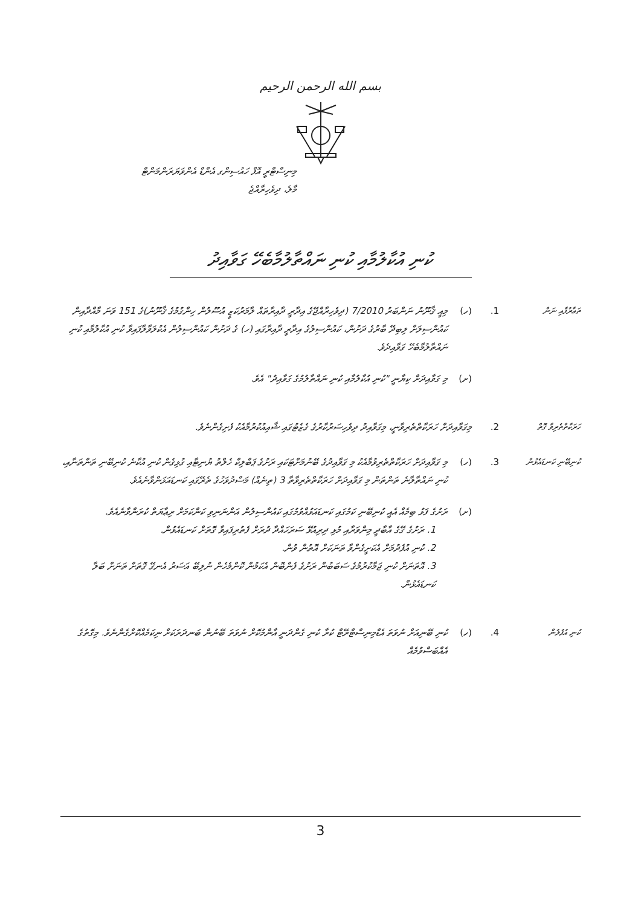بسم الله الرحمن الرحيم
މިނިސްޓްރީ އޮފް ހައުސިންގ އެންޑް އެންވަޔަރަންމަންޓް
މާލެ، ދިވެހިރާއްޖެ
ކުނި އުކާލުމާއި ކުނި ނައްތާލުމާބެހޭ ގަވާއިދު
ތަޢާރުފާއި ނަން
1. (ހ) މިއީ ޤާނޫނު ނަންބަރު 7/2010 (ދިވެހިރާއްޖޭގެ އިދާރީ ދާއިރާތައް ލާމަރުކަޒީ އުސޫލުން ހިންގުމުގެ ޤާނޫނު)ގެ 151 ވަނަ މާއްދާއިން ކައުންސިލަށް ލިބިދޭ ބާރުގެ ދަށުން، ކައުންސިލުގެ އިދާރީ ދާއިރާގައި (ހ) ގެ ދަށުން ކައުންސިލުން އެކުލަވާލާފައިވާ ކުނި އުކާލުމާއި ކުނި ނައްތާލުމާބެހޭ ގަވާއިދެވެ.
(ށ) މި ގަވާއިދަށް ކިޔާނީ "ކުނި އުކާލުމާއި ކުނި ނައްތާލުމުގެ ގަވާއިދު" އެވެ.
ހަރަކާތްތެރިވާ ގޮތް
2. މިގަވާއިދަށް ހަރަކާތްތެރިވާނީ، މިގަވާއިދު ދިވެހިސަރުކާރުގެ ގެޒެޓުގައި ޝާއިއުކުރުމާއެކު ފެށިގެންނެވެ.
ކުނިބޭނި ކަނޑައެޅުން
3. (ހ) މި ގަވާއިދަށް ހަރަކާތްތެރިވުމާއެކު މި ގަވާއިދުގެ ބޭނުމަށްޓަކައި ރަށުގެ ޕަބްލިކް ހެލްތު ޔުނިޓާއި ގުޅިގެން ކުނި އުކާނެ ކުނިބޭނި ތަންތަނާއި، ކުނި ނައްތާލާނެ ތަންތަން މި ގަވާއިދަށް ހަރަކާތްތެރިވާތާ 3 (ތިނެއް) މަސްދުވަހުގެ ތެރޭގައި ކަނޑައަޅަންވާނެއެވެ.
(ށ) ރަށުގެ ފަޅު ބިމެއް އެއީ ކުނިބޭނި ކަމުގައި ކަނޑައަޅުއްވުމުގައި ކައުންސިލުން އަންނަނިވި ކަންކަމަށް ރިޢާޔަތް ކުރަންވާނެއެވެ.
1. ރަށުގެ ގޭގެ އާބާދީ މިންވަރާއި މުޅި ދިރިއުޅޭ ސަރަހައްދާ ދުރަށް ފެތުރިފައިވާ ގޮތަށް ކަނޑައެޅުން.
2. ކުނި އުފެދުމަށް އެކަށީގެންވާ ތަނަކަށް އޮތުން ވުން.
3. އޮތަނަށް ކުނި ޖަމާކުރުމުގެ ސަބަބުން ރަށުގެ ފެންބޮން އެކަމުން ކޮންމެހެން ނުލިބޭ އަސަރު އެނގޭ ގޮތަށް ތަނަށް ބަލާ ކަނޑައެޅުން.
ކުނި އުފުލުން
4. (ހ) ކުނި ބޭނިއަށް ނުވަތަ އެޑްމިނިސްޓްރޭޓް ކުރާ ކުނި ގެންދަނީ އާންމުކޮށް ނުވަތަ ބޭނުން ބަނދަރަކަށް ނިކަމެއްކޮށްގެންނެވެ. މިގޮތުގެ އެއްބަސްވުމެއް
3